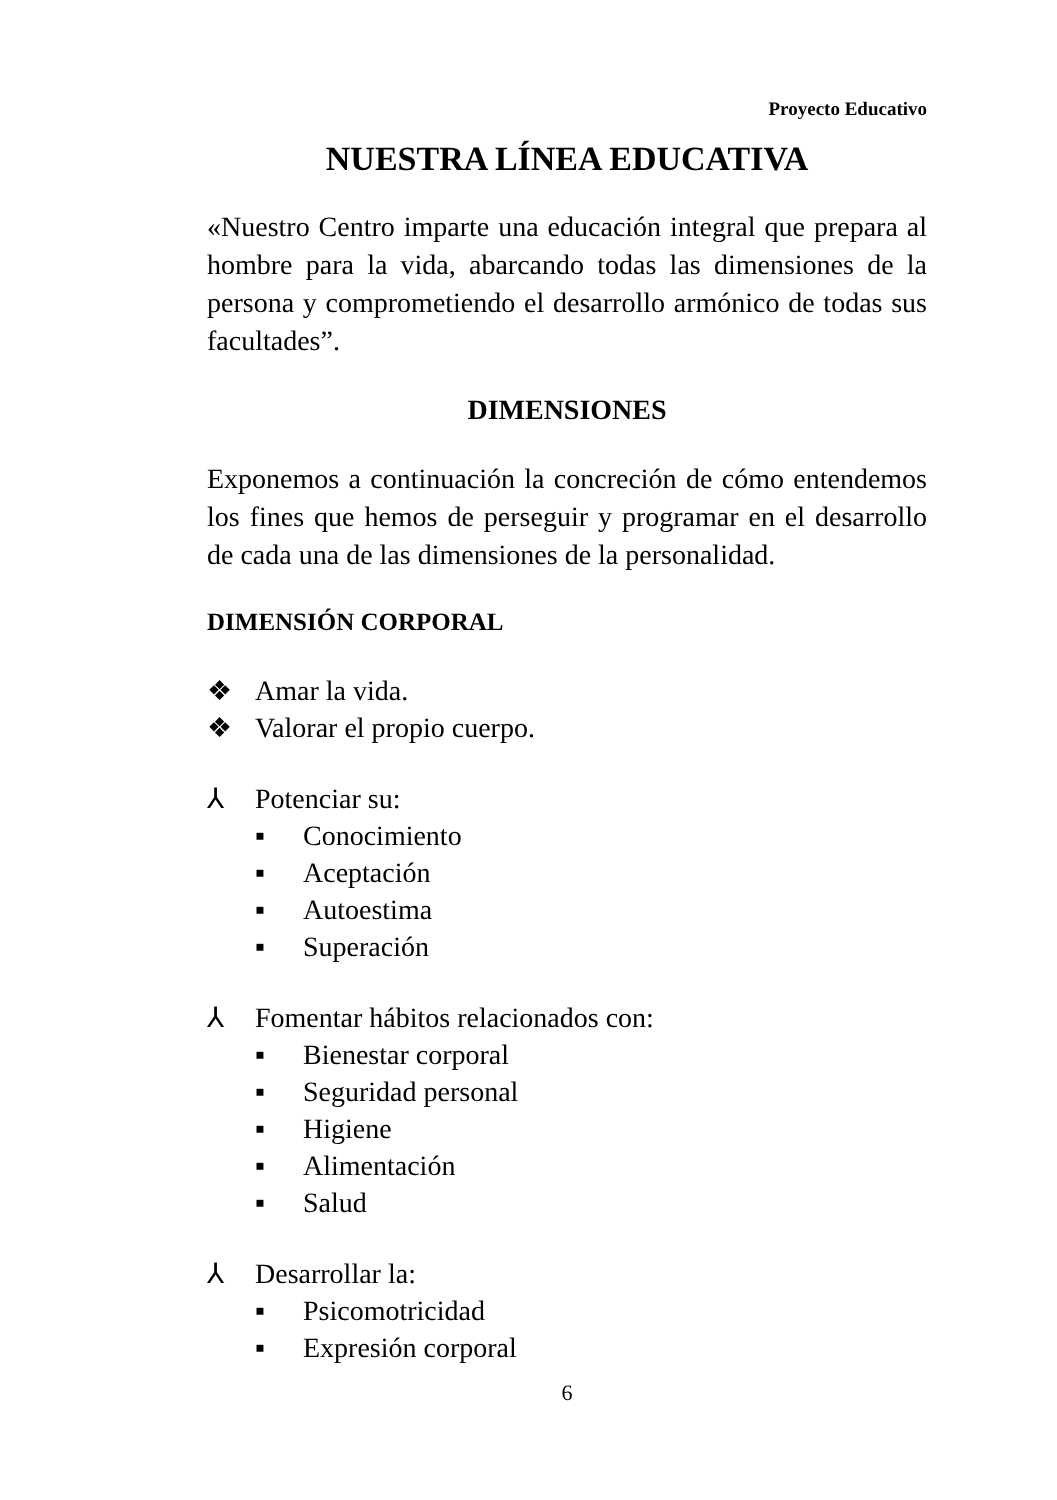Proyecto Educativo
NUESTRA LÍNEA EDUCATIVA
«Nuestro Centro imparte una educación integral que prepara al hombre para la vida, abarcando todas las dimensiones de la persona y comprometiendo el desarrollo armónico de todas sus facultades”.
DIMENSIONES
Exponemos a continuación la concreción de cómo entendemos los fines que hemos de perseguir y programar en el desarrollo de cada una de las dimensiones de la personalidad.
DIMENSIÓN CORPORAL
❖ Amar la vida.
❖ Valorar el propio cuerpo.
⅄ Potenciar su:
▪ Conocimiento
▪ Aceptación
▪ Autoestima
▪ Superación
⅄ Fomentar hábitos relacionados con:
▪ Bienestar corporal
▪ Seguridad personal
▪ Higiene
▪ Alimentación
▪ Salud
⅄ Desarrollar la:
▪ Psicomotricidad
▪ Expresión corporal
6